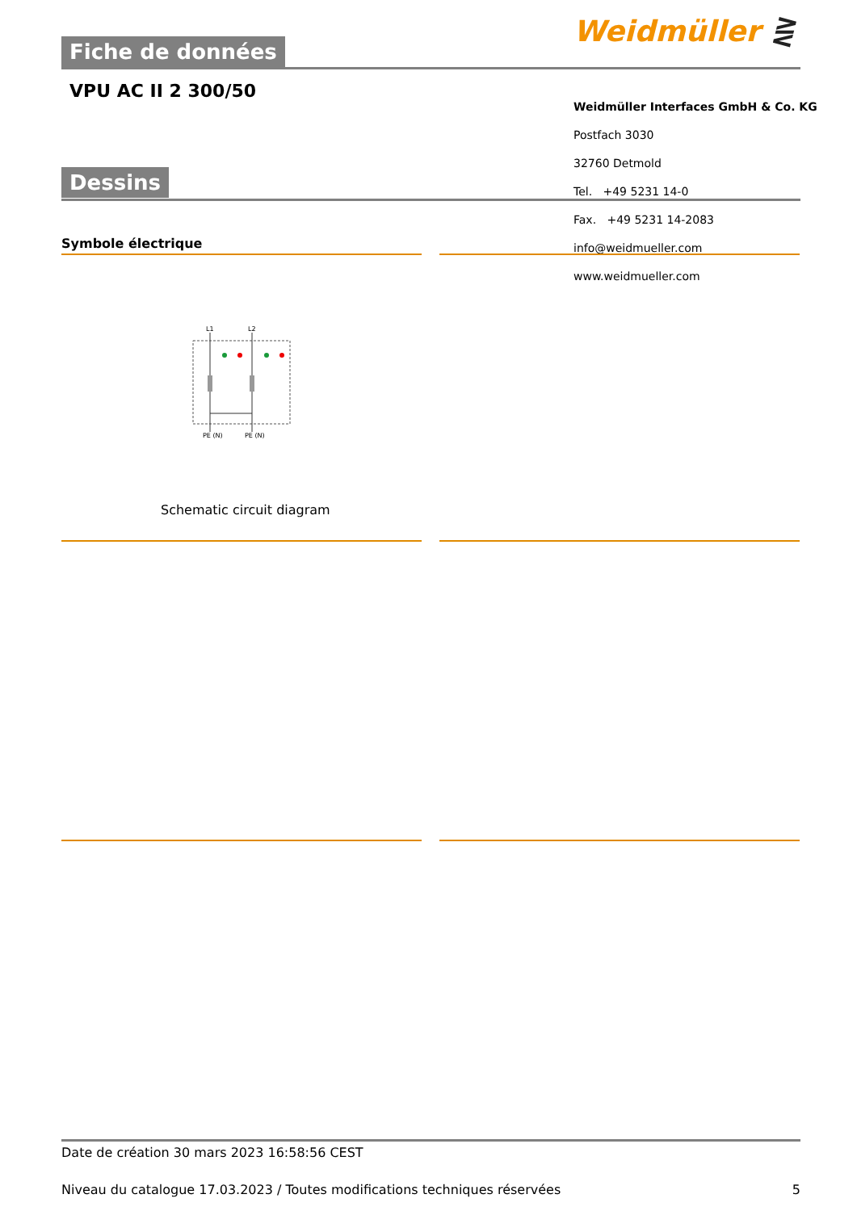Fiche de données Weidmüller ⋛
VPU AC II 2 300/50
Weidmüller Interfaces GmbH & Co. KG
Postfach 3030
32760 Detmold
Tel. +49 5231 14-0
Fax. +49 5231 14-2083
info@weidmueller.com
www.weidmueller.com
Dessins
Symbole électrique
L1
L2
PE (N)
PE (N)
Schematic circuit diagram
Date de création 30 mars 2023 16:58:56 CEST
Niveau du catalogue 17.03.2023 / Toutes modifications techniques réservées 5